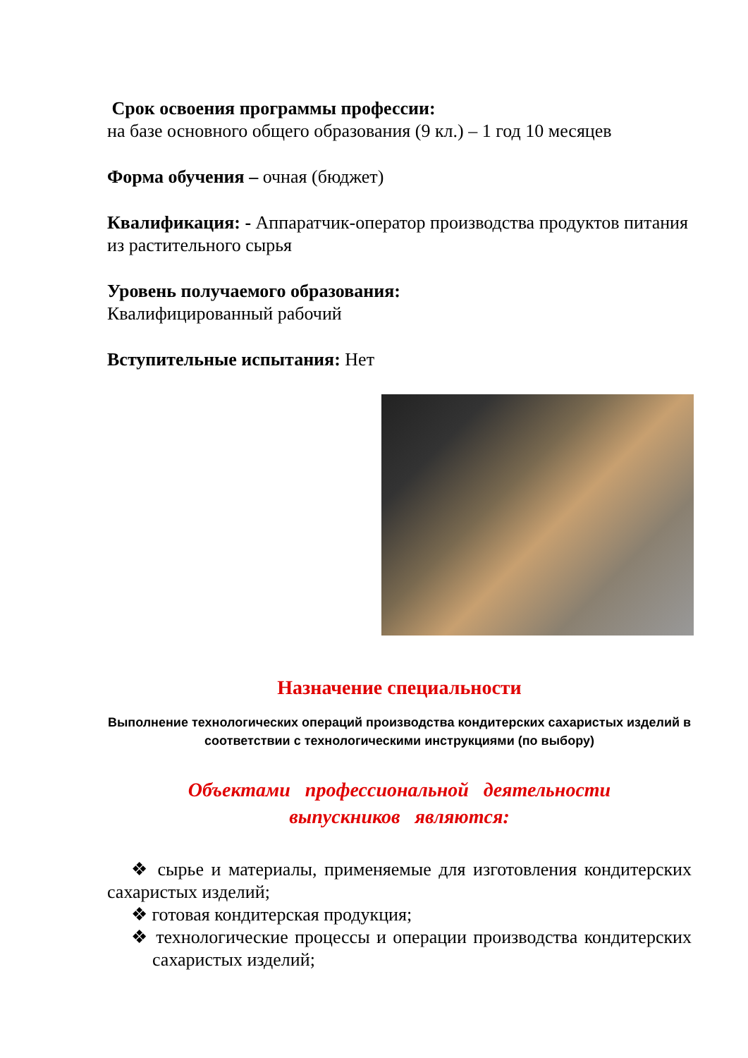Срок освоения программы профессии:
на базе основного общего образования (9 кл.) – 1 год 10 месяцев
Форма обучения – очная (бюджет)
Квалификация: - Аппаратчик-оператор производства продуктов питания из растительного сырья
Уровень получаемого образования:
Квалифицированный рабочий
Вступительные испытания: Нет
Назначение специальности
Выполнение технологических операций производства кондитерских сахаристых изделий в соответствии с технологическими инструкциями (по выбору)
Объектами профессиональной деятельности
выпускников являются:
❖ сырье и материалы, применяемые для изготовления кондитерских сахаристых изделий;
❖ готовая кондитерская продукция;
❖ технологические процессы и операции производства кондитерских сахаристых изделий;